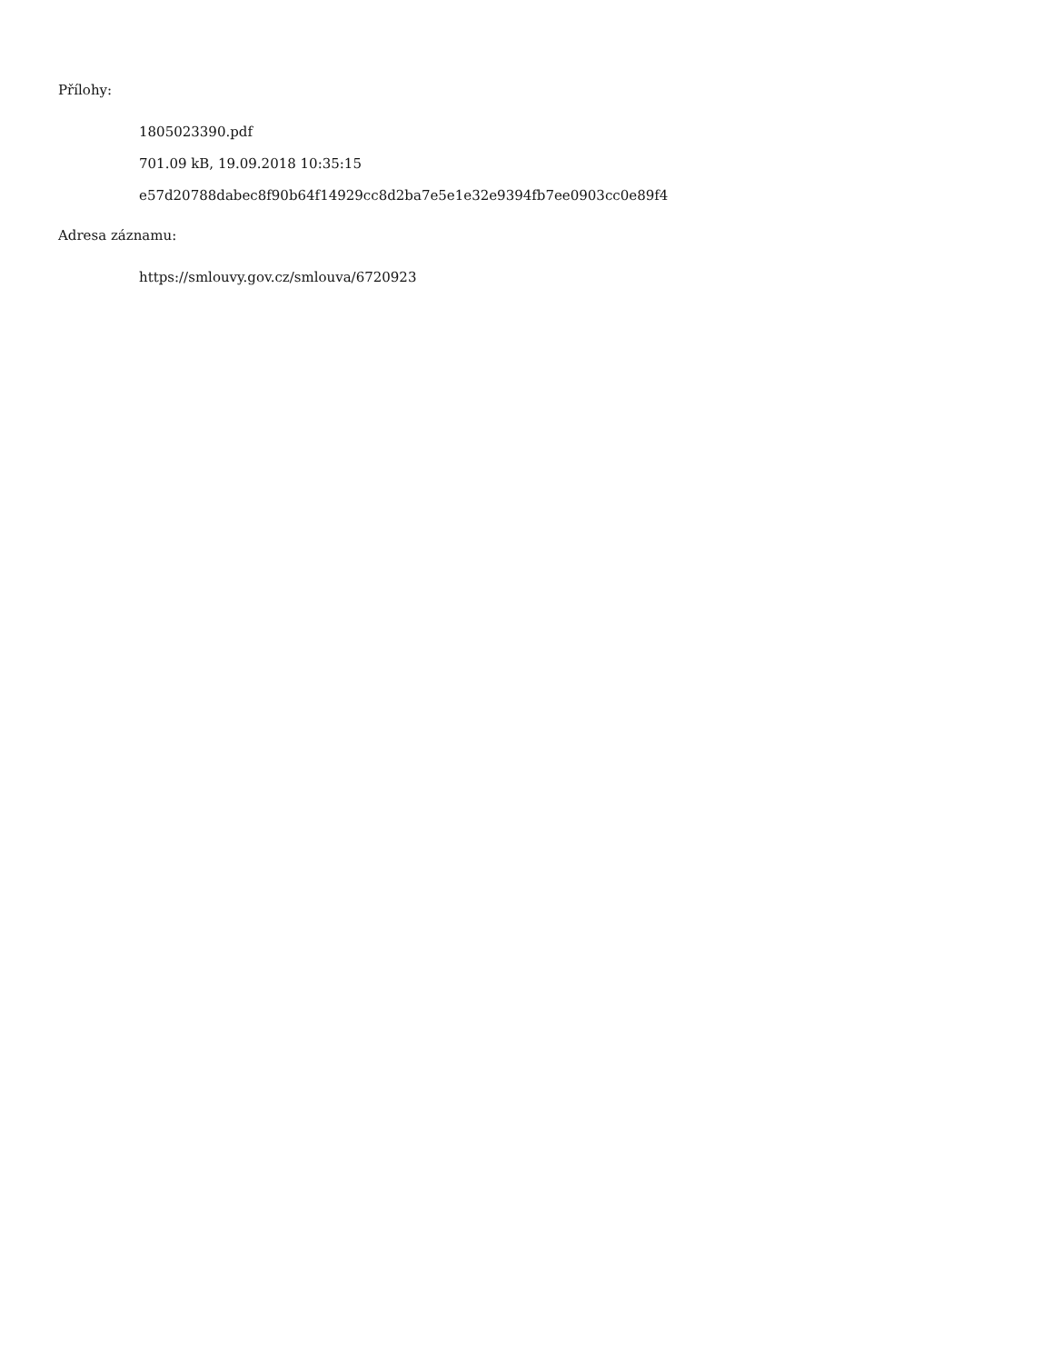Přílohy:
1805023390.pdf
701.09 kB, 19.09.2018 10:35:15
e57d20788dabec8f90b64f14929cc8d2ba7e5e1e32e9394fb7ee0903cc0e89f4
Adresa záznamu:
https://smlouvy.gov.cz/smlouva/6720923